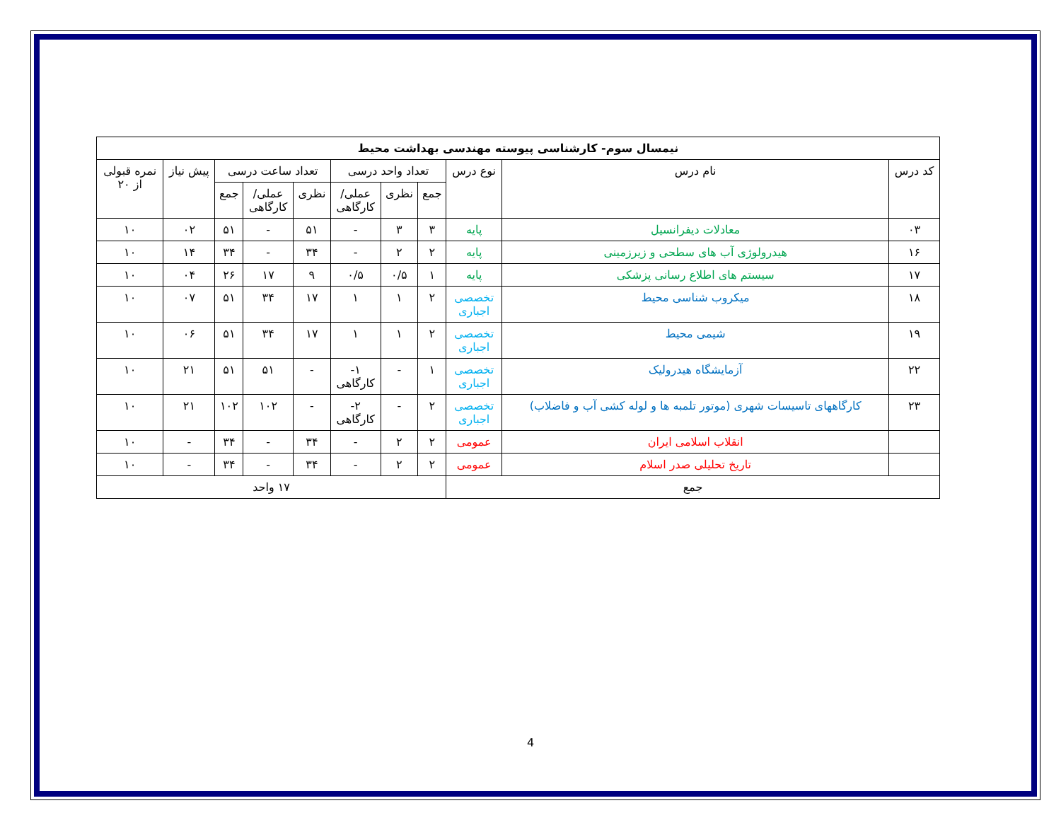| نیمسال سوم- کارشناسی پیوسته مهندسی بهداشت محیط | | | | | | | | | | |
| --- | --- | --- | --- | --- | --- | --- | --- | --- | --- | --- |
| کد درس | نام درس | نوع درس | تعداد واحد درسی | | | تعداد ساعت درسی | | | پیش نیاز | نمره قبولی از ۲۰ |
| | | | جمع | نظری | عملی/ کارگاهی | نظری | عملی/ کارگاهی | جمع | | |
| ۰۳ | معادلات دیفرانسیل | پایه | ۳ | ۳ | - | ۵۱ | - | ۵۱ | ۰۲ | ۱۰ |
| ۱۶ | هیدرولوژی آب های سطحی و زیرزمینی | پایه | ۲ | ۲ | - | ۳۴ | - | ۳۴ | ۱۴ | ۱۰ |
| ۱۷ | سیستم های اطلاع رسانی پزشکی | پایه | ۱ | ۰/۵ | ۰/۵ | ۹ | ۱۷ | ۲۶ | ۰۴ | ۱۰ |
| ۱۸ | میکروب شناسی محیط | تخصصی اجباری | ۲ | ۱ | ۱ | ۱۷ | ۳۴ | ۵۱ | ۰۷ | ۱۰ |
| ۱۹ | شیمی محیط | تخصصی اجباری | ۲ | ۱ | ۱ | ۱۷ | ۳۴ | ۵۱ | ۰۶ | ۱۰ |
| ۲۲ | آزمایشگاه هیدرولیک | تخصصی اجباری | ۱ | - | ۱- کارگاهی | - | ۵۱ | ۵۱ | ۲۱ | ۱۰ |
| ۲۳ | کارگاههای تاسیسات شهری (موتور تلمبه ها و لوله کشی آب و فاضلاب) | تخصصی اجباری | ۲ | - | ۲- کارگاهی | - | ۱۰۲ | ۱۰۲ | ۲۱ | ۱۰ |
| | انقلاب اسلامی ایران | عمومی | ۲ | ۲ | - | ۳۴ | - | ۳۴ | - | ۱۰ |
| | تاریخ تحلیلی صدر اسلام | عمومی | ۲ | ۲ | - | ۳۴ | - | ۳۴ | - | ۱۰ |
| جمع | | | ۱۷ واحد | | | | | | | |
4